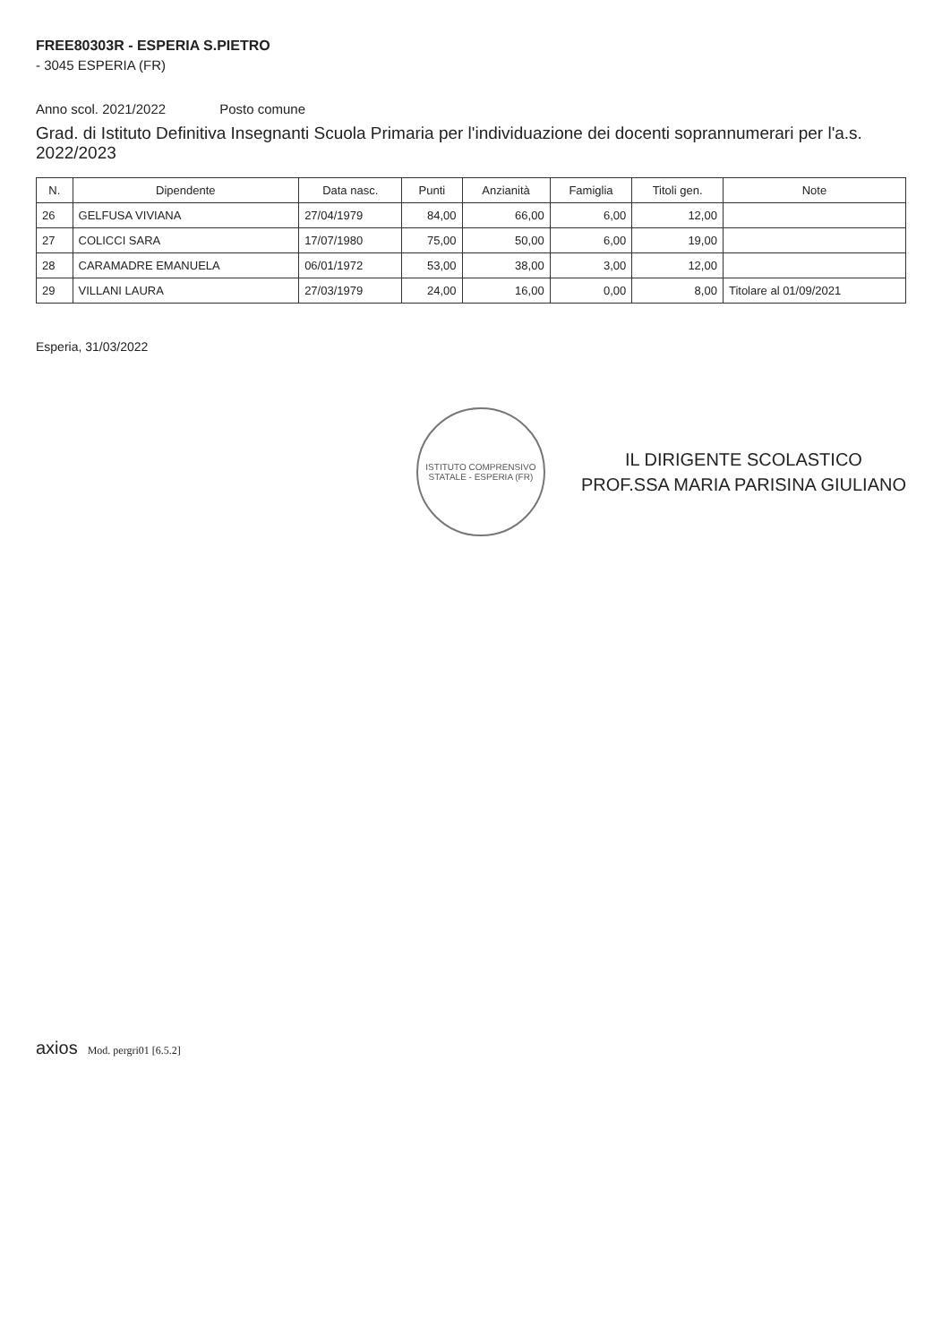FREE80303R - ESPERIA S.PIETRO
- 3045 ESPERIA (FR)
Anno scol. 2021/2022 Posto comune
Grad. di Istituto Definitiva Insegnanti Scuola Primaria per l'individuazione dei docenti soprannumerari per l'a.s. 2022/2023
| N. | Dipendente | Data nasc. | Punti | Anzianità | Famiglia | Titoli gen. | Note |
| --- | --- | --- | --- | --- | --- | --- | --- |
| 26 | GELFUSA VIVIANA | 27/04/1979 | 84,00 | 66,00 | 6,00 | 12,00 | |
| 27 | COLICCI SARA | 17/07/1980 | 75,00 | 50,00 | 6,00 | 19,00 | |
| 28 | CARAMADRE EMANUELA | 06/01/1972 | 53,00 | 38,00 | 3,00 | 12,00 | |
| 29 | VILLANI LAURA | 27/03/1979 | 24,00 | 16,00 | 0,00 | 8,00 | Titolare al 01/09/2021 |
Esperia, 31/03/2022
ISTITUTO COMPRENSIVO STATALE - ESPERIA (FR)
IL DIRIGENTE SCOLASTICO
PROF.SSA MARIA PARISINA GIULIANO
axios Mod. pergri01 [6.5.2]